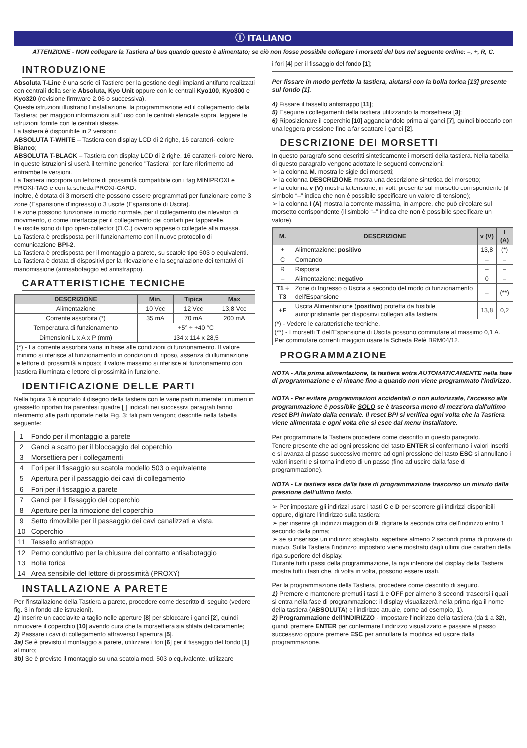Ⓘ ITALIANO
ATTENZIONE - NON collegare la Tastiera al bus quando questo è alimentato; se ciò non fosse possibile collegare i morsetti del bus nel seguente ordine: –, +, R, C.
INTRODUZIONE
Absoluta T-Line è una serie di Tastiere per la gestione degli impianti antifurto realizzati con centrali della serie Absoluta, Kyo Unit oppure con le centrali Kyo100, Kyo300 e Kyo320 (revisione firmware 2.06 o successiva).
Queste istruzioni illustrano l'installazione, la programmazione ed il collegamento della Tastiera; per maggiori informazioni sull' uso con le centrali elencate sopra, leggere le istruzioni fornite con le centrali stesse.
La tastiera è disponibile in 2 versioni:
ABSOLUTA T-WHITE – Tastiera con display LCD di 2 righe, 16 caratteri- colore Bianco;
ABSOLUTA T-BLACK – Tastiera con display LCD di 2 righe, 16 caratteri- colore Nero.
In queste istruzioni si userà il termine generico "Tastiera" per fare riferimento ad entrambe le versioni.
La Tastiera incorpora un lettore di prossimità compatibile con i tag MINIPROXI e PROXI-TAG e con la scheda PROXI-CARD.
Inoltre, è dotata di 3 morsetti che possono essere programmati per funzionare come 3 zone (Espansione d'ingresso) o 3 uscite (Espansione di Uscita).
Le zone possono funzionare in modo normale, per il collegamento dei rilevatori di movimento, o come interfacce per il collegamento dei contatti per tapparelle.
Le uscite sono di tipo open-collector (O.C.) ovvero appese o collegate alla massa.
La Tastiera è predisposta per il funzionamento con il nuovo protocollo di comunicazione BPI-2.
La Tastiera è predisposta per il montaggio a parete, su scatole tipo 503 o equivalenti.
La Tastiera è dotata di dispositivi per la rilevazione e la segnalazione dei tentativi di manomissione (antisabotaggio ed antistrappo).
CARATTERISTICHE TECNICHE
| DESCRIZIONE | Min. | Tipica | Max |
| --- | --- | --- | --- |
| Alimentazione | 10 Vcc | 12 Vcc | 13,8 Vcc |
| Corrente assorbita (*) | 35 mA | 70 mA | 200 mA |
| Temperatura di funzionamento | +5° ÷ +40 °C | | |
| Dimensioni L x A x P (mm) | 134 x 114 x 28,5 | | |
| (*) - La corrente assorbita varia in base alle condizioni di funzionamento. Il valore minimo si riferisce al funzionamento in condizioni di riposo, assenza di illuminazione e lettore di prossimità a riposo; il valore massimo si riferisce al funzionamento con tastiera illuminata e lettore di prossimità in funzione. | | | |
IDENTIFICAZIONE DELLE PARTI
Nella figura 3 è riportato il disegno della tastiera con le varie parti numerate: i numeri in grassetto riportati tra parentesi quadre [ ] indicati nei successivi paragrafi fanno riferimento alle parti riportate nella Fig. 3: tali parti vengono descritte nella tabella seguente:
| 1 | Fondo per il montaggio a parete |
| 2 | Ganci a scatto per il bloccaggio del coperchio |
| 3 | Morsettiera per i collegamenti |
| 4 | Fori per il fissaggio su scatola modello 503 o equivalente |
| 5 | Apertura per il passaggio dei cavi di collegamento |
| 6 | Fori per il fissaggio a parete |
| 7 | Ganci per il fissaggio del coperchio |
| 8 | Aperture per la rimozione del coperchio |
| 9 | Setto rimovibile per il passaggio dei cavi canalizzati a vista. |
| 10 | Coperchio |
| 11 | Tassello antistrappo |
| 12 | Perno conduttivo per la chiusura del contatto antisabotaggio |
| 13 | Bolla torica |
| 14 | Area sensibile del lettore di prossimità (PROXY) |
INSTALLAZIONE A PARETE
Per l'installazione della Tastiera a parete, procedere come descritto di seguito (vedere fig. 3 in fondo alle istruzioni).
1) Inserire un cacciavite a taglio nelle aperture [8] per sbloccare i ganci [2], quindi rimuovere il coperchio [10] avendo cura che la morsettiera sia sfilata delicatamente;
2) Passare i cavi di collegamento attraverso l'apertura [5].
3a) Se è previsto il montaggio a parete, utilizzare i fori [6] per il fissaggio del fondo [1] al muro;
3b) Se è previsto il montaggio su una scatola mod. 503 o equivalente, utilizzare
i fori [4] per il fissaggio del fondo [1];
Per fissare in modo perfetto la tastiera, aiutarsi con la bolla torica [13] presente sul fondo [1].
4) Fissare il tassello antistrappo [11];
5) Eseguire i collegamenti della tastiera utilizzando la morsettiera [3];
6) Riposizionare il coperchio [10] agganciandolo prima ai ganci [7], quindi bloccarlo con una leggera pressione fino a far scattare i ganci [2].
DESCRIZIONE DEI MORSETTI
In questo paragrafo sono descritti sinteticamente i morsetti della tastiera. Nella tabella di questo paragrafo vengono adottate le seguenti convenzioni:
➢ la colonna M. mostra le sigle dei morsetti;
➢ la colonna DESCRIZIONE mostra una descrizione sintetica del morsetto;
➢ la colonna v (V) mostra la tensione, in volt, presente sul morsetto corrispondente (il simbolo “–” indica che non è possibile specificare un valore di tensione);
➢ la colonna I (A) mostra la corrente massima, in ampere, che può circolare sul morsetto corrispondente (il simbolo “–” indica che non è possibile specificare un valore).
| M. | DESCRIZIONE | v (V) | I (A) |
| --- | --- | --- | --- |
| + | Alimentazione: positivo | 13,8 | (*) |
| C | Comando | – | – |
| R | Risposta | – | – |
| – | Alimentazione: negativo | 0 | – |
| T1 ÷ T3 | Zone di Ingresso o Uscita a secondo del modo di funzionamento dell'Espansione | – | (**) |
| +F | Uscita Alimentazione ( positivo ) protetta da fusibile autoripristinante per dispositivi collegati alla tastiera. | 13,8 | 0,2 |
| (*) - Vedere le caratteristiche tecniche. (**) - I morsetti T dell'Espansione di Uscita possono commutare al massimo 0,1 A. Per commutare correnti maggiori usare la Scheda Relè BRM04/12. | | | |
PROGRAMMAZIONE
NOTA - Alla prima alimentazione, la tastiera entra AUTOMATICAMENTE nella fase di programmazione e ci rimane fino a quando non viene programmato l'indirizzo.
NOTA - Per evitare programmazioni accidentali o non autorizzate, l'accesso alla programmazione è possibile SOLO se è trascorsa meno di mezz'ora dall'ultimo reset BPI inviato dalla centrale. Il reset BPI si verifica ogni volta che la Tastiera viene alimentata e ogni volta che si esce dal menu installatore.
Per programmare la Tastiera procedere come descritto in questo paragrafo.
Tenere presente che ad ogni pressione del tasto ENTER si confermano i valori inseriti e si avanza al passo successivo mentre ad ogni pressione del tasto ESC si annullano i valori inseriti e si torna indietro di un passo (fino ad uscire dalla fase di programmazione).
NOTA - La tastiera esce dalla fase di programmazione trascorso un minuto dalla pressione dell'ultimo tasto.
➢ Per impostare gli indirizzi usare i tasti C e D per scorrere gli indirizzi disponibili oppure, digitare l'indirizzo sulla tastiera:
➢ per inserire gli indirizzi maggiori di 9, digitare la seconda cifra dell'indirizzo entro 1 secondo dalla prima;
➢ se si inserisce un indirizzo sbagliato, aspettare almeno 2 secondi prima di provare di nuovo. Sulla Tastiera l'indirizzo impostato viene mostrato dagli ultimi due caratteri della riga superiore del display.
Durante tutti i passi della programmazione, la riga inferiore del display della Tastiera mostra tutti i tasti che, di volta in volta, possono essere usati.
Per la programmazione della Tastiera, procedere come descritto di seguito.
1) Premere e mantenere premuti i tasti 1 e OFF per almeno 3 secondi trascorsi i quali si entra nella fase di programmazione: il display visualizzerà nella prima riga il nome della tastiera (ABSOLUTA) e l'indirizzo attuale, come ad esempio, 1).
2) Programmazione dell'INDIRIZZO - Impostare l'indirizzo della tastiera (da 1 a 32), quindi premere ENTER per confermare l'indirizzo visualizzato e passare al passo successivo oppure premere ESC per annullare la modifica ed uscire dalla programmazione.